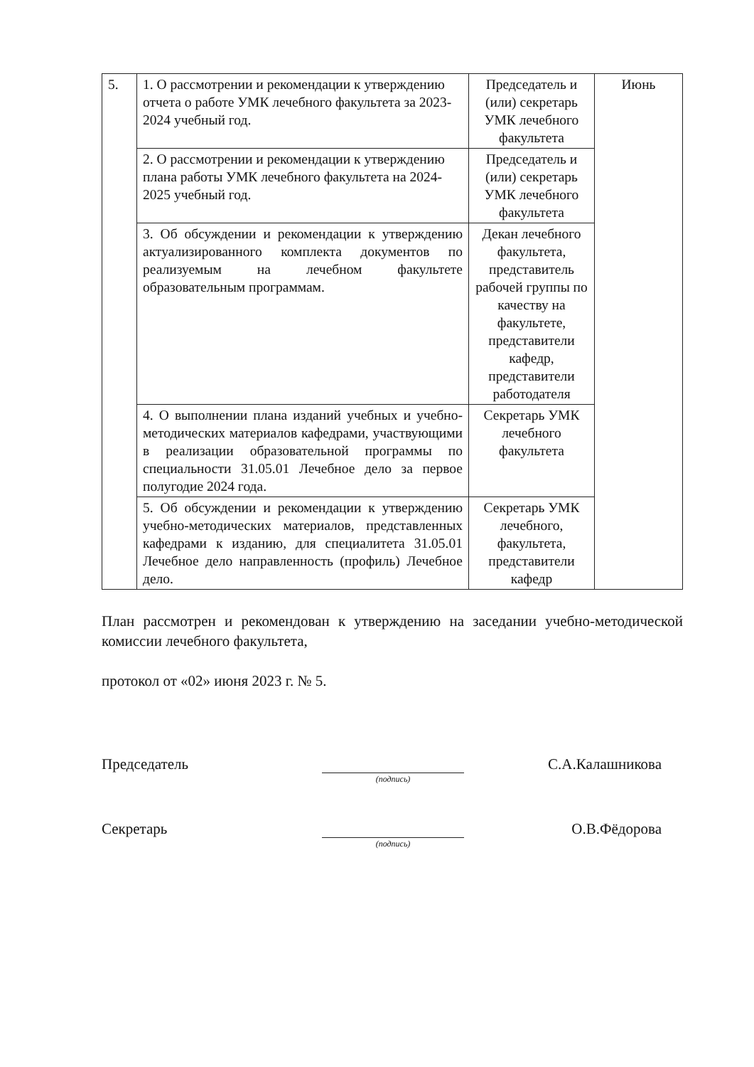| 5. | 1. О рассмотрении и рекомендации к утверждению отчета о работе УМК лечебного факультета за 2023-2024 учебный год. | Председатель и (или) секретарь УМК лечебного факультета | Июнь |
| | 2. О рассмотрении и рекомендации к утверждению плана работы УМК лечебного факультета на 2024-2025 учебный год. | Председатель и (или) секретарь УМК лечебного факультета | |
| | 3. Об обсуждении и рекомендации к утверждению актуализированного комплекта документов по реализуемым на лечебном факультете образовательным программам. | Декан лечебного факультета, представитель рабочей группы по качеству на факультете, представители кафедр, представители работодателя | |
| | 4. О выполнении плана изданий учебных и учебно-методических материалов кафедрами, участвующими в реализации образовательной программы по специальности 31.05.01 Лечебное дело за первое полугодие 2024 года. | Секретарь УМК лечебного факультета | |
| | 5. Об обсуждении и рекомендации к утверждению учебно-методических материалов, представленных кафедрами к изданию, для специалитета 31.05.01 Лечебное дело направленность (профиль) Лечебное дело. | Секретарь УМК лечебного, факультета, представители кафедр | |
План рассмотрен и рекомендован к утверждению на заседании учебно-методической комиссии лечебного факультета,
протокол от «02» июня 2023 г. № 5.
Председатель
(подпись)
С.А.Калашникова
Секретарь
(подпись)
О.В.Фёдорова